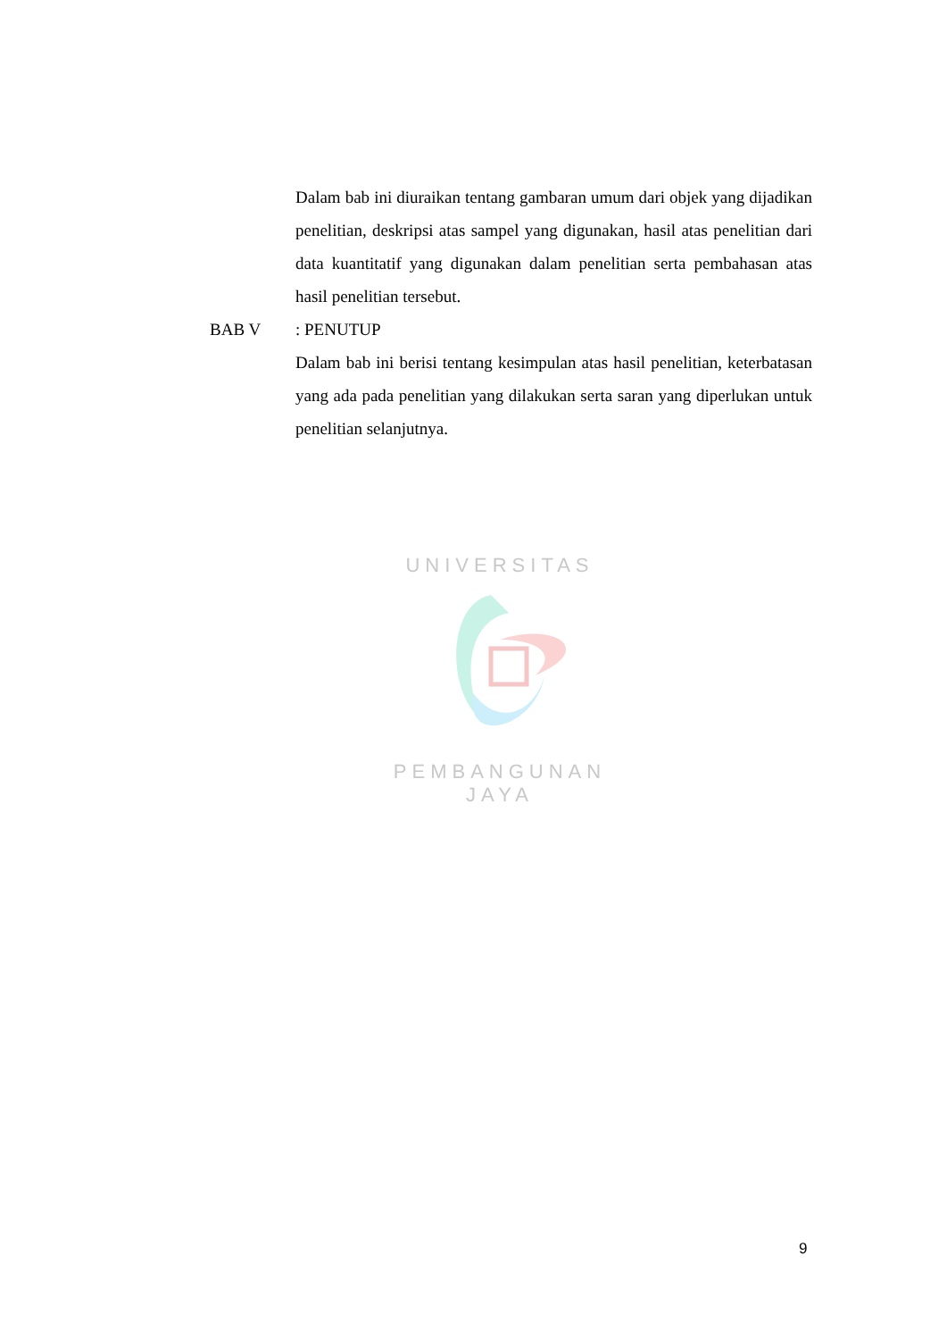Dalam bab ini diuraikan tentang gambaran umum dari objek yang dijadikan penelitian, deskripsi atas sampel yang digunakan, hasil atas penelitian dari data kuantitatif yang digunakan dalam penelitian serta pembahasan atas hasil penelitian tersebut.
BAB V: PENUTUP
Dalam bab ini berisi tentang kesimpulan atas hasil penelitian, keterbatasan yang ada pada penelitian yang dilakukan serta saran yang diperlukan untuk penelitian selanjutnya.
UNIVERSITAS
PEMBANGUNAN JAYA
9